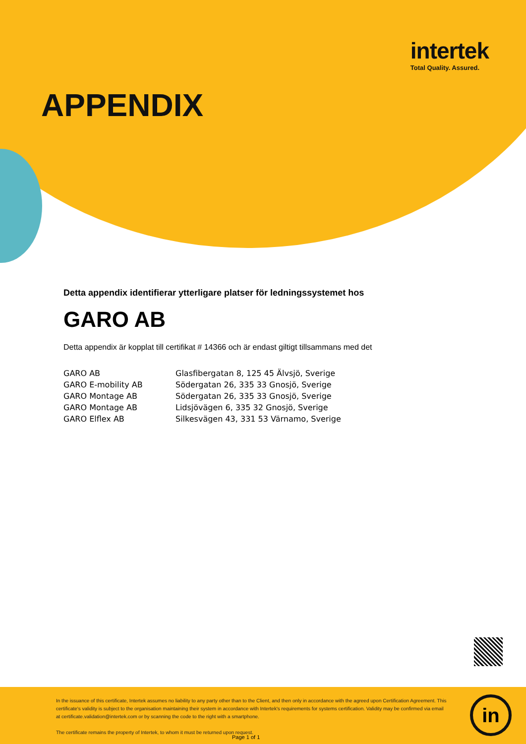intertek
Total Quality. Assured.
APPENDIX
Detta appendix identifierar ytterligare platser för ledningssystemet hos
GARO AB
Detta appendix är kopplat till certifikat # 14366 och är endast giltigt tillsammans med det
| GARO AB | Glasfibergatan 8, 125 45 Älvsjö, Sverige |
| GARO E-mobility AB | Södergatan 26, 335 33 Gnosjö, Sverige |
| GARO Montage AB | Södergatan 26, 335 33 Gnosjö, Sverige |
| GARO Montage AB | Lidsjövägen 6, 335 32 Gnosjö, Sverige |
| GARO Elflex AB | Silkesvägen 43, 331 53 Värnamo, Sverige |
In the issuance of this certificate, Intertek assumes no liability to any party other than to the Client, and then only in accordance with the agreed upon Certification Agreement. This certificate's validity is subject to the organisation maintaining their system in accordance with Intertek's requirements for systems certification. Validity may be confirmed via email at certificate.validation@intertek.com or by scanning the code to the right with a smartphone.
The certificate remains the property of Intertek, to whom it must be returned upon request.
in
Page 1 of 1